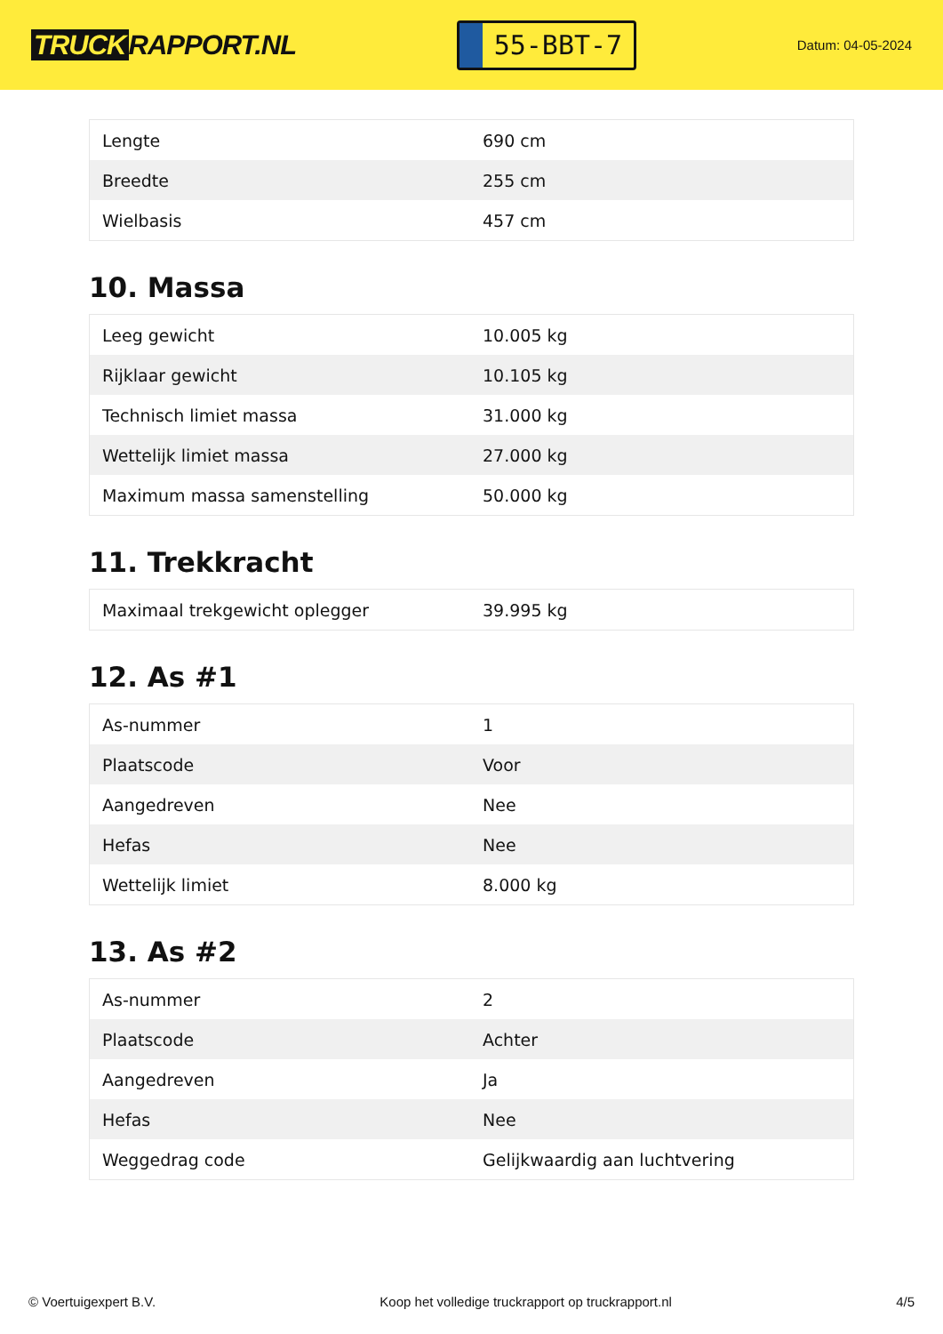TRUCK RAPPORT.NL
55-BBT-7
Datum: 04-05-2024
| Lengte | 690 cm |
| Breedte | 255 cm |
| Wielbasis | 457 cm |
10. Massa
| Leeg gewicht | 10.005 kg |
| Rijklaar gewicht | 10.105 kg |
| Technisch limiet massa | 31.000 kg |
| Wettelijk limiet massa | 27.000 kg |
| Maximum massa samenstelling | 50.000 kg |
11. Trekkracht
| Maximaal trekgewicht oplegger | 39.995 kg |
12. As #1
| As-nummer | 1 |
| Plaatscode | Voor |
| Aangedreven | Nee |
| Hefas | Nee |
| Wettelijk limiet | 8.000 kg |
13. As #2
| As-nummer | 2 |
| Plaatscode | Achter |
| Aangedreven | Ja |
| Hefas | Nee |
| Weggedrag code | Gelijkwaardig aan luchtvering |
© Voertuigexpert B.V. Koop het volledige truckrapport op truckrapport.nl 4/5